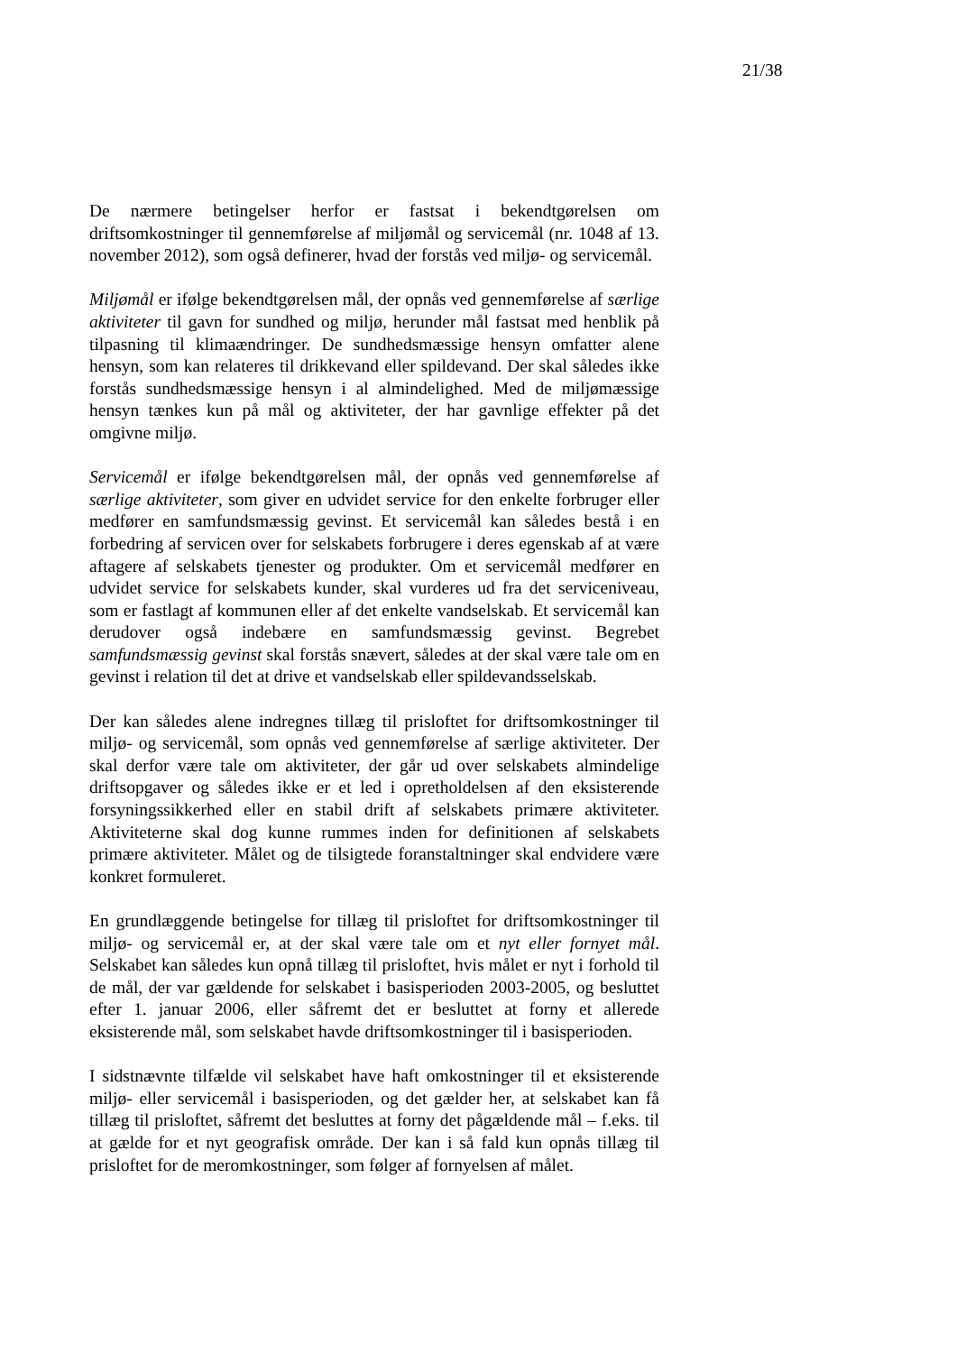21/38
De nærmere betingelser herfor er fastsat i bekendtgørelsen om driftsomkostninger til gennemførelse af miljømål og servicemål (nr. 1048 af 13. november 2012), som også definerer, hvad der forstås ved miljø- og servicemål.
Miljømål er ifølge bekendtgørelsen mål, der opnås ved gennemførelse af særlige aktiviteter til gavn for sundhed og miljø, herunder mål fastsat med henblik på tilpasning til klimaændringer. De sundhedsmæssige hensyn omfatter alene hensyn, som kan relateres til drikkevand eller spildevand. Der skal således ikke forstås sundhedsmæssige hensyn i al almindelighed. Med de miljømæssige hensyn tænkes kun på mål og aktiviteter, der har gavnlige effekter på det omgivne miljø.
Servicemål er ifølge bekendtgørelsen mål, der opnås ved gennemførelse af særlige aktiviteter, som giver en udvidet service for den enkelte forbruger eller medfører en samfundsmæssig gevinst. Et servicemål kan således bestå i en forbedring af servicen over for selskabets forbrugere i deres egenskab af at være aftagere af selskabets tjenester og produkter. Om et servicemål medfører en udvidet service for selskabets kunder, skal vurderes ud fra det serviceniveau, som er fastlagt af kommunen eller af det enkelte vandselskab. Et servicemål kan derudover også indebære en samfundsmæssig gevinst. Begrebet samfundsmæssig gevinst skal forstås snævert, således at der skal være tale om en gevinst i relation til det at drive et vandselskab eller spildevandsselskab.
Der kan således alene indregnes tillæg til prisloftet for driftsomkostninger til miljø- og servicemål, som opnås ved gennemførelse af særlige aktiviteter. Der skal derfor være tale om aktiviteter, der går ud over selskabets almindelige driftsopgaver og således ikke er et led i opretholdelsen af den eksisterende forsyningssikkerhed eller en stabil drift af selskabets primære aktiviteter. Aktiviteterne skal dog kunne rummes inden for definitionen af selskabets primære aktiviteter. Målet og de tilsigtede foranstaltninger skal endvidere være konkret formuleret.
En grundlæggende betingelse for tillæg til prisloftet for driftsomkostninger til miljø- og servicemål er, at der skal være tale om et nyt eller fornyet mål. Selskabet kan således kun opnå tillæg til prisloftet, hvis målet er nyt i forhold til de mål, der var gældende for selskabet i basisperioden 2003-2005, og besluttet efter 1. januar 2006, eller såfremt det er besluttet at forny et allerede eksisterende mål, som selskabet havde driftsomkostninger til i basisperioden.
I sidstnævnte tilfælde vil selskabet have haft omkostninger til et eksisterende miljø- eller servicemål i basisperioden, og det gælder her, at selskabet kan få tillæg til prisloftet, såfremt det besluttes at forny det pågældende mål – f.eks. til at gælde for et nyt geografisk område. Der kan i så fald kun opnås tillæg til prisloftet for de meromkostninger, som følger af fornyelsen af målet.